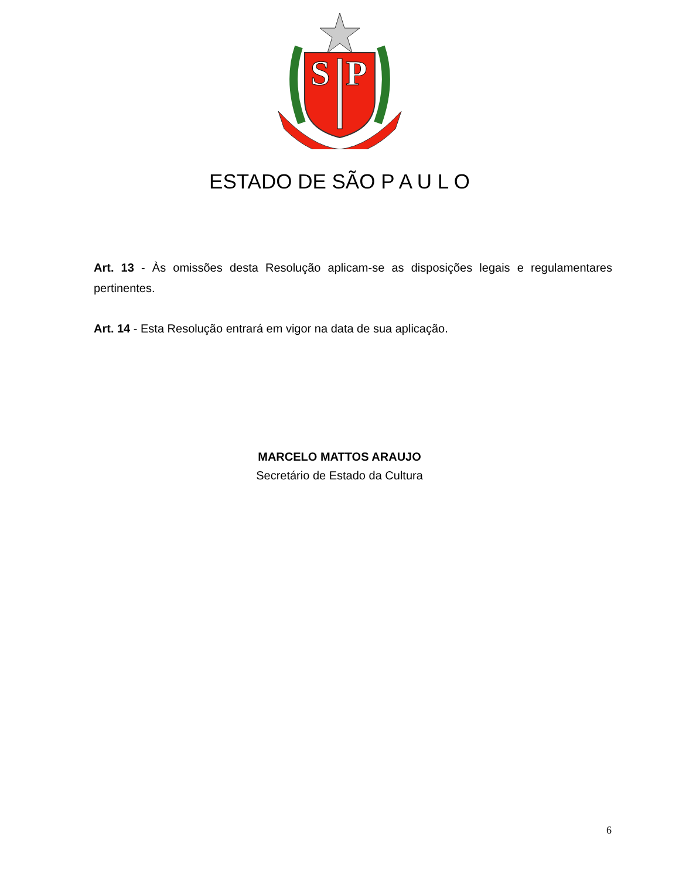S
P
ESTADO DE SÃO P A U L O
Art. 13 - Às omissões desta Resolução aplicam-se as disposições legais e regulamentares pertinentes.
Art. 14 - Esta Resolução entrará em vigor na data de sua aplicação.
MARCELO MATTOS ARAUJO
Secretário de Estado da Cultura
6